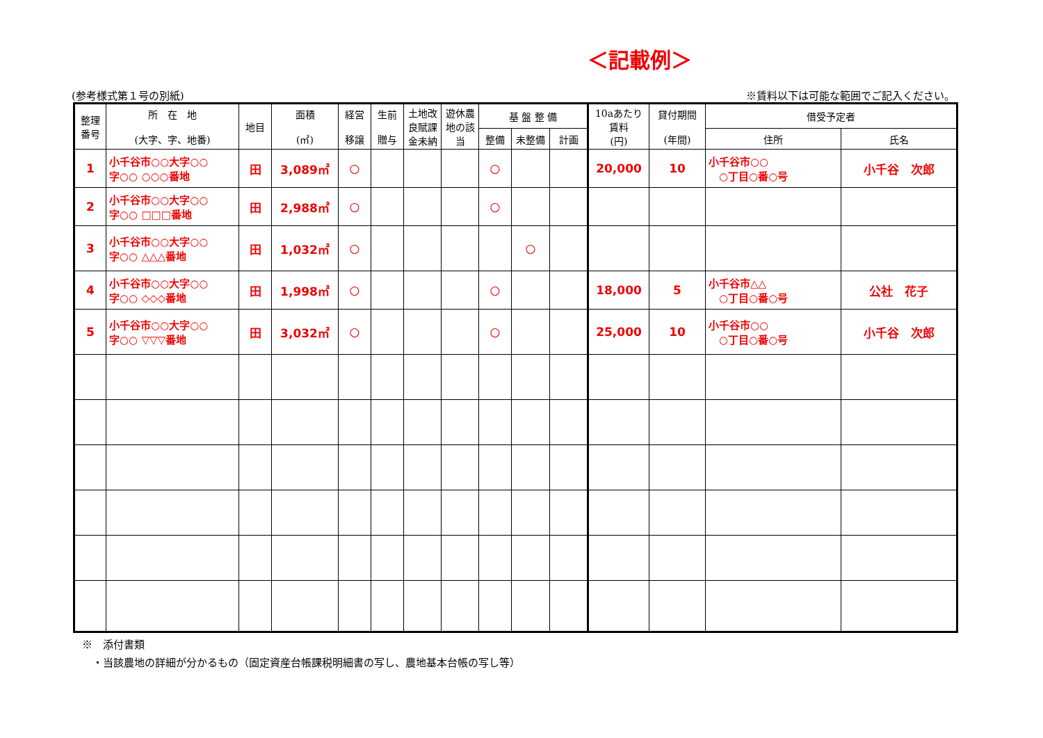＜記載例＞
(参考様式第１号の別紙) ※賃料以下は可能な範囲でご記入ください。
| 整理 番号 | 所 在 地 (大字、字、地番) | 地目 | 面積 (㎡) | 経営 移譲 | 生前 贈与 | 土地改 良賦課 金未納 | 遊休農 地の該 当 | 基 盤 整 備 | | | 10aあたり 賃料 (円) | 貸付期間 (年間) | 借受予定者 | |
| --- | --- | --- | --- | --- | --- | --- | --- | --- | --- | --- | --- | --- | --- | --- |
| | | | | | | | | 整備 | 未整備 | 計画 | | | 住所 | 氏名 |
| 1 | 小千谷市○○大字○○ 字○○ ○○○番地 | 田 | 3,089㎡ | ○ | | | | ○ | | | 20,000 | 10 | 小千谷市○○ ○丁目○番○号 | 小千谷 次郎 |
| 2 | 小千谷市○○大字○○ 字○○ □□□番地 | 田 | 2,988㎡ | ○ | | | | ○ | | | | | | |
| 3 | 小千谷市○○大字○○ 字○○ △△△番地 | 田 | 1,032㎡ | ○ | | | | | ○ | | | | | |
| 4 | 小千谷市○○大字○○ 字○○ ◇◇◇番地 | 田 | 1,998㎡ | ○ | | | | ○ | | | 18,000 | 5 | 小千谷市△△ ○丁目○番○号 | 公社 花子 |
| 5 | 小千谷市○○大字○○ 字○○ ▽▽▽番地 | 田 | 3,032㎡ | ○ | | | | ○ | | | 25,000 | 10 | 小千谷市○○ ○丁目○番○号 | 小千谷 次郎 |
※　添付書類
　・当該農地の詳細が分かるもの（固定資産台帳課税明細書の写し、農地基本台帳の写し等）